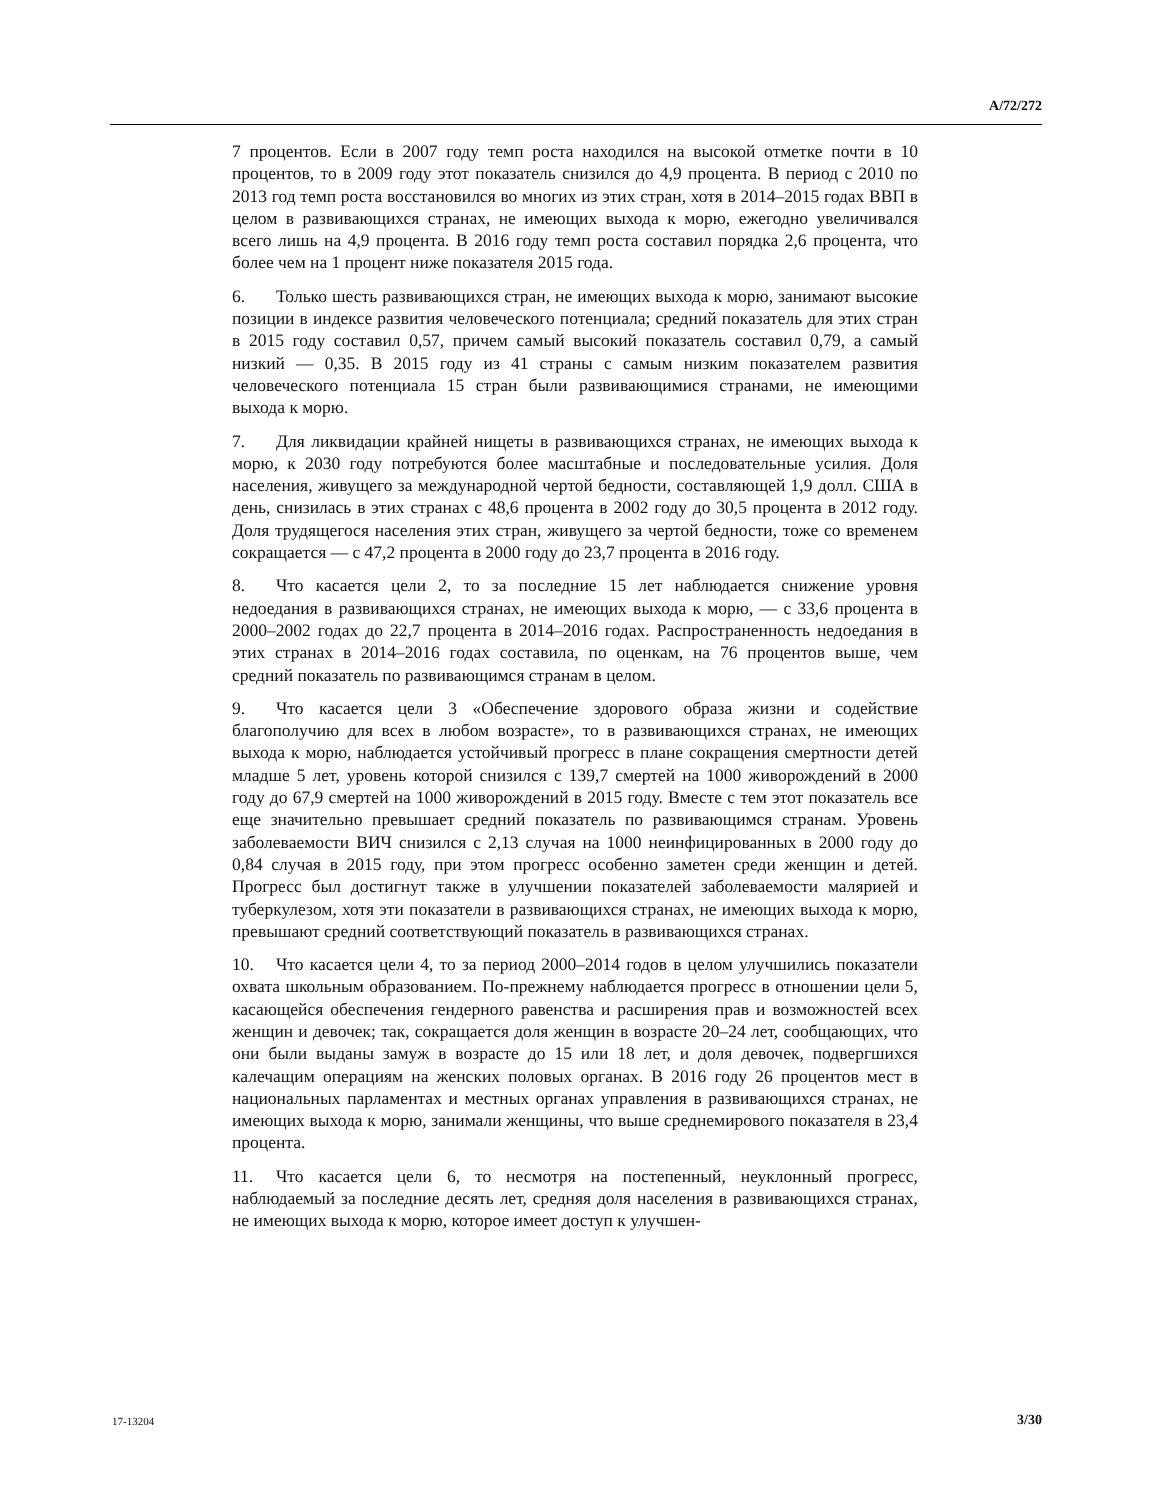A/72/272
7 процентов. Если в 2007 году темп роста находился на высокой отметке почти в 10 процентов, то в 2009 году этот показатель снизился до 4,9 процента. В период с 2010 по 2013 год темп роста восстановился во многих из этих стран, хотя в 2014–2015 годах ВВП в целом в развивающихся странах, не имеющих выхода к морю, ежегодно увеличивался всего лишь на 4,9 процента. В 2016 году темп роста составил порядка 2,6 процента, что более чем на 1 процент ниже показателя 2015 года.
6. Только шесть развивающихся стран, не имеющих выхода к морю, занимают высокие позиции в индексе развития человеческого потенциала; средний показатель для этих стран в 2015 году составил 0,57, причем самый высокий показатель составил 0,79, а самый низкий — 0,35. В 2015 году из 41 страны с самым низким показателем развития человеческого потенциала 15 стран были развивающимися странами, не имеющими выхода к морю.
7. Для ликвидации крайней нищеты в развивающихся странах, не имеющих выхода к морю, к 2030 году потребуются более масштабные и последовательные усилия. Доля населения, живущего за международной чертой бедности, составляющей 1,9 долл. США в день, снизилась в этих странах с 48,6 процента в 2002 году до 30,5 процента в 2012 году. Доля трудящегося населения этих стран, живущего за чертой бедности, тоже со временем сокращается — с 47,2 процента в 2000 году до 23,7 процента в 2016 году.
8. Что касается цели 2, то за последние 15 лет наблюдается снижение уровня недоедания в развивающихся странах, не имеющих выхода к морю, — с 33,6 процента в 2000–2002 годах до 22,7 процента в 2014–2016 годах. Распространенность недоедания в этих странах в 2014–2016 годах составила, по оценкам, на 76 процентов выше, чем средний показатель по развивающимся странам в целом.
9. Что касается цели 3 «Обеспечение здорового образа жизни и содействие благополучию для всех в любом возрасте», то в развивающихся странах, не имеющих выхода к морю, наблюдается устойчивый прогресс в плане сокращения смертности детей младше 5 лет, уровень которой снизился с 139,7 смертей на 1000 живорождений в 2000 году до 67,9 смертей на 1000 живорождений в 2015 году. Вместе с тем этот показатель все еще значительно превышает средний показатель по развивающимся странам. Уровень заболеваемости ВИЧ снизился с 2,13 случая на 1000 неинфицированных в 2000 году до 0,84 случая в 2015 году, при этом прогресс особенно заметен среди женщин и детей. Прогресс был достигнут также в улучшении показателей заболеваемости малярией и туберкулезом, хотя эти показатели в развивающихся странах, не имеющих выхода к морю, превышают средний соответствующий показатель в развивающихся странах.
10. Что касается цели 4, то за период 2000–2014 годов в целом улучшились показатели охвата школьным образованием. По-прежнему наблюдается прогресс в отношении цели 5, касающейся обеспечения гендерного равенства и расширения прав и возможностей всех женщин и девочек; так, сокращается доля женщин в возрасте 20–24 лет, сообщающих, что они были выданы замуж в возрасте до 15 или 18 лет, и доля девочек, подвергшихся калечащим операциям на женских половых органах. В 2016 году 26 процентов мест в национальных парламентах и местных органах управления в развивающихся странах, не имеющих выхода к морю, занимали женщины, что выше среднемирового показателя в 23,4 процента.
11. Что касается цели 6, то несмотря на постепенный, неуклонный прогресс, наблюдаемый за последние десять лет, средняя доля населения в развивающихся странах, не имеющих выхода к морю, которое имеет доступ к улучшен-
17-13204 3/30